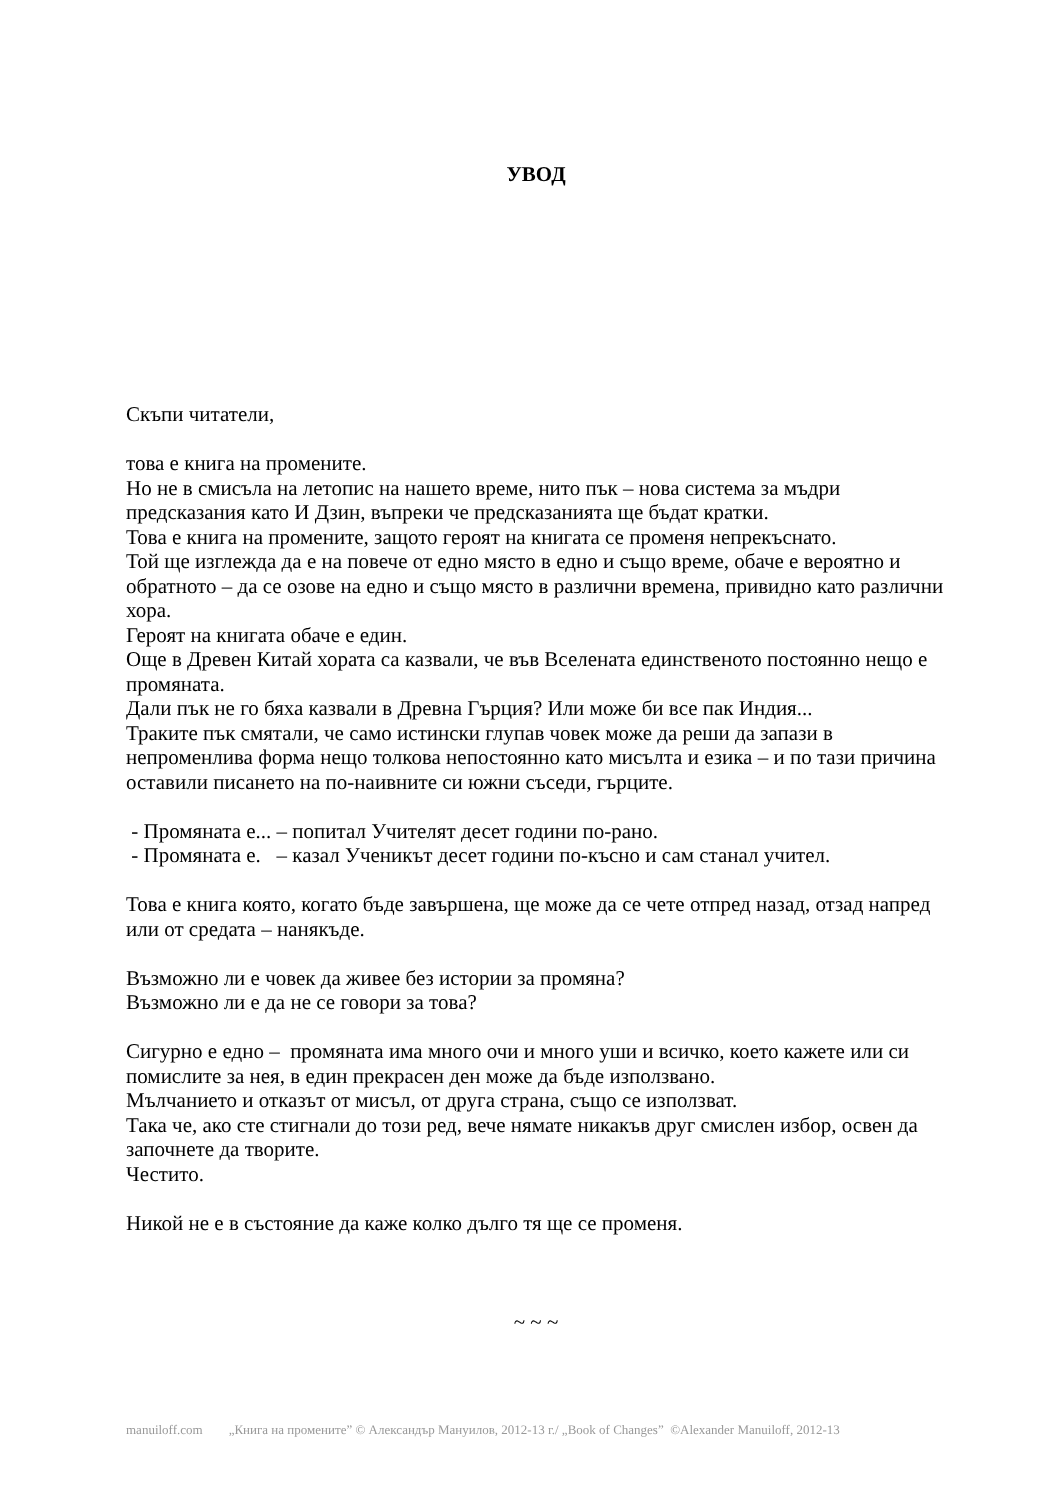УВОД
Скъпи читатели,
това е книга на промените.
Но не в смисъла на летопис на нашето време, нито пък – нова система за мъдри предсказания като И Дзин, въпреки че предсказанията ще бъдат кратки.
Това е книга на промените, защото героят на книгата се променя непрекъснато.
Той ще изглежда да е на повече от едно място в едно и също време, обаче е вероятно и обратното – да се озове на едно и също място в различни времена, привидно като различни хора.
Героят на книгата обаче е един.
Още в Древен Китай хората са казвали, че във Вселената единственото постоянно нещо е промяната.
Дали пък не го бяха казвали в Древна Гърция? Или може би все пак Индия...
Траките пък смятали, че само истински глупав човек може да реши да запази в непроменлива форма нещо толкова непостоянно като мисълта и езика – и по тази причина оставили писането на по-наивните си южни съседи, гърците.
- Промяната е... – попитал Учителят десет години по-рано.
- Промяната е. – казал Ученикът десет години по-късно и сам станал учител.
Това е книга която, когато бъде завършена, ще може да се чете отпред назад, отзад напред или от средата – нанякъде.
Възможно ли е човек да живее без истории за промяна?
Възможно ли е да не се говори за това?
Сигурно е едно – промяната има много очи и много уши и всичко, което кажете или си помислите за нея, в един прекрасен ден може да бъде използвано.
Мълчанието и отказът от мисъл, от друга страна, също се използват.
Така че, ако сте стигнали до този ред, вече нямате никакъв друг смислен избор, освен да започнете да творите.
Честито.
Никой не е в състояние да каже колко дълго тя ще се променя.
~ ~ ~
manuiloff.com „Книга на промените” © Александър Мануилов, 2012-13 г./ „Book of Changes” ©Alexander Manuiloff, 2012-13